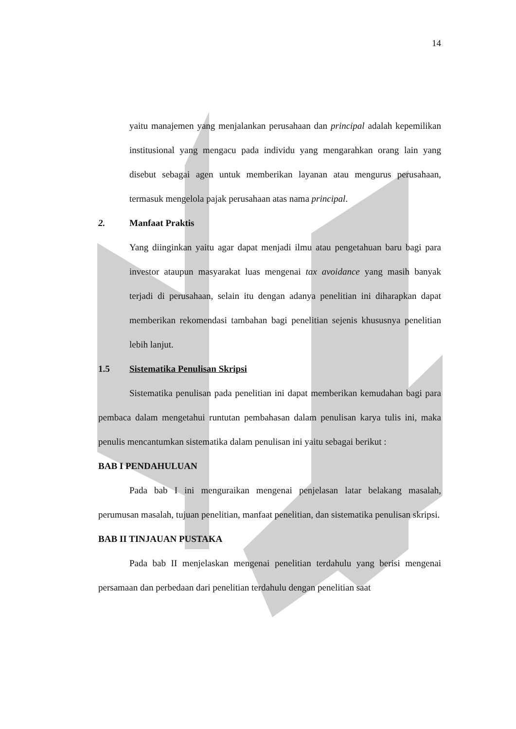14
yaitu manajemen yang menjalankan perusahaan dan principal adalah kepemilikan institusional yang mengacu pada individu yang mengarahkan orang lain yang disebut sebagai agen untuk memberikan layanan atau mengurus perusahaan, termasuk mengelola pajak perusahaan atas nama principal.
2. Manfaat Praktis
Yang diinginkan yaitu agar dapat menjadi ilmu atau pengetahuan baru bagi para investor ataupun masyarakat luas mengenai tax avoidance yang masih banyak terjadi di perusahaan, selain itu dengan adanya penelitian ini diharapkan dapat memberikan rekomendasi tambahan bagi penelitian sejenis khususnya penelitian lebih lanjut.
1.5 Sistematika Penulisan Skripsi
Sistematika penulisan pada penelitian ini dapat memberikan kemudahan bagi para pembaca dalam mengetahui runtutan pembahasan dalam penulisan karya tulis ini, maka penulis mencantumkan sistematika dalam penulisan ini yaitu sebagai berikut :
BAB I PENDAHULUAN
Pada bab I ini menguraikan mengenai penjelasan latar belakang masalah, perumusan masalah, tujuan penelitian, manfaat penelitian, dan sistematika penulisan skripsi.
BAB II TINJAUAN PUSTAKA
Pada bab II menjelaskan mengenai penelitian terdahulu yang berisi mengenai persamaan dan perbedaan dari penelitian terdahulu dengan penelitian saat